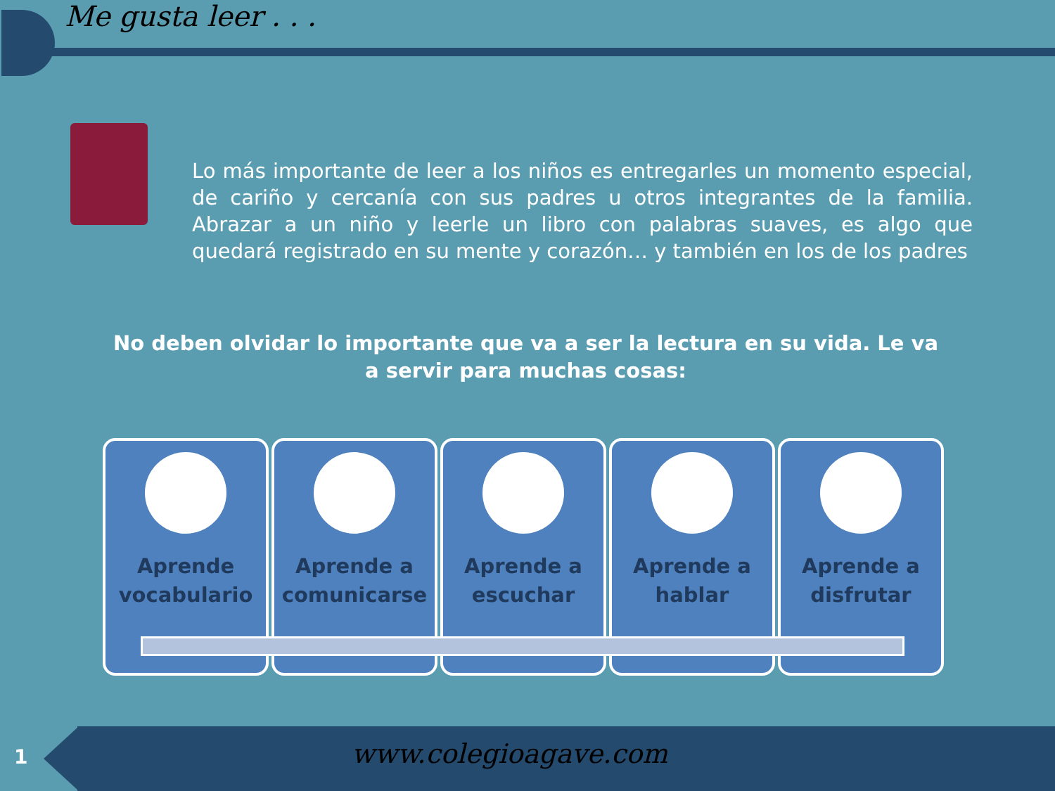Me gusta leer . . .
Lo más importante de leer a los niños es entregarles un momento especial, de cariño y cercanía con sus padres u otros integrantes de la familia. Abrazar a un niño y leerle un libro con palabras suaves, es algo que quedará registrado en su mente y corazón… y también en los de los padres
No deben olvidar lo importante que va a ser la lectura en su vida. Le va a servir para muchas cosas:
Aprende vocabulario
Aprende a comunicarse
Aprende a escuchar
Aprende a hablar
Aprende a disfrutar
1 www.colegioagave.com